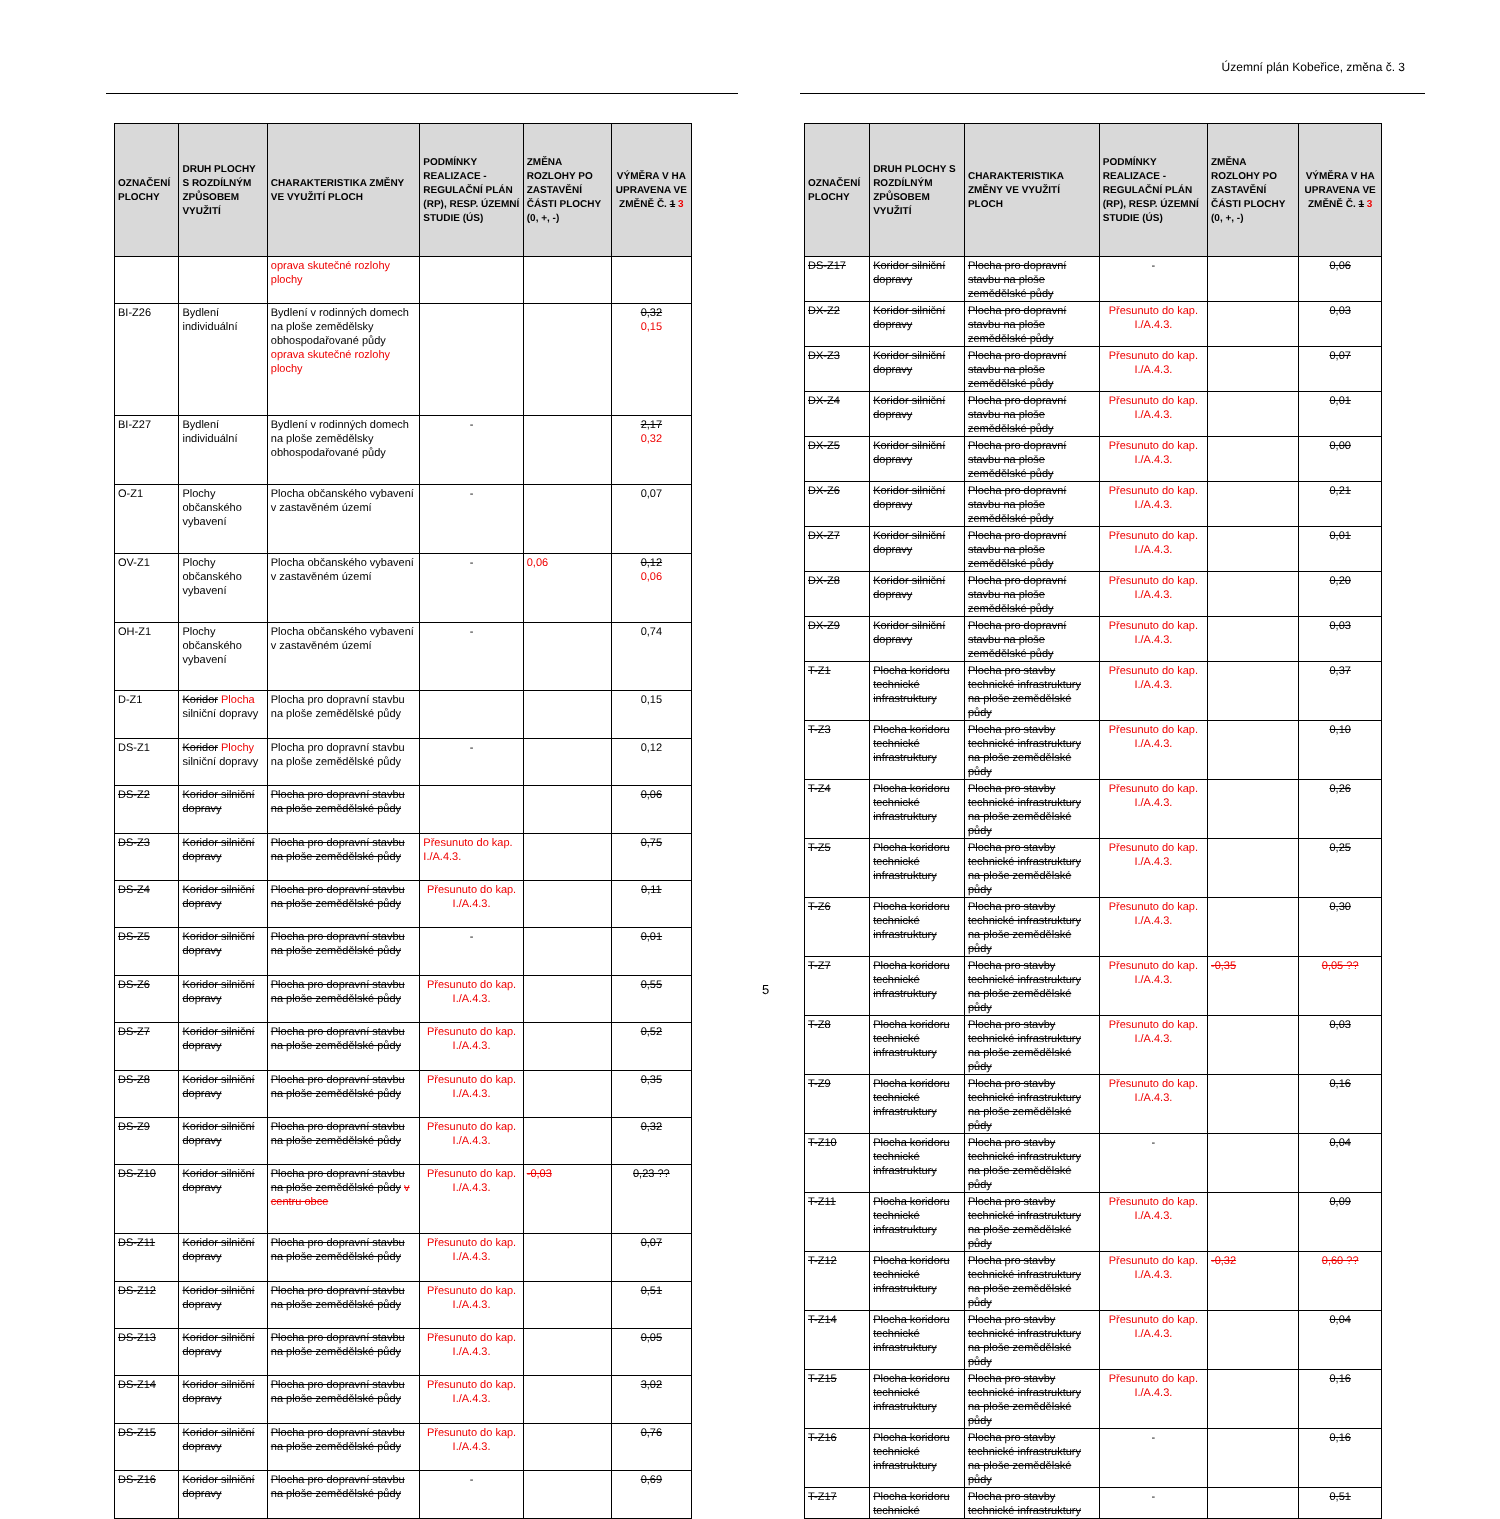Územní plán Kobeřice, změna č. 3
| OZNAČENÍ PLOCHY | DRUH PLOCHY S ROZDÍLNÝM ZPŮSOBEM VYUŽITÍ | CHARAKTERISTIKA ZMĚNY VE VYUŽITÍ PLOCH | PODMÍNKY REALIZACE - REGULAČNÍ PLÁN (RP), RESP. ÚZEMNÍ STUDIE (ÚS) | ZMĚNA ROZLOHY PO ZASTAVĚNÍ ČÁSTI PLOCHY (0, +, -) | VÝMĚRA V HA UPRAVENA VE ZMĚNĚ Č. 1 3 |
| --- | --- | --- | --- | --- | --- |
| | | oprava skutečné rozlohy plochy | | | |
| BI-Z26 | Bydlení individuální | Bydlení v rodinných domech na ploše zemědělsky obhospodařované půdy oprava skutečné rozlohy plochy | | | 0,32 0,15 |
| BI-Z27 | Bydlení individuální | Bydlení v rodinných domech na ploše zemědělsky obhospodařované půdy | - | | 2,17 0,32 |
| O-Z1 | Plochy občanského vybavení | Plocha občanského vybavení v zastavěném území | - | | 0,07 |
| OV-Z1 | Plochy občanského vybavení | Plocha občanského vybavení v zastavěném území | - | 0,06 | 0,12 0,06 |
| OH-Z1 | Plochy občanského vybavení | Plocha občanského vybavení v zastavěném území | - | | 0,74 |
| D-Z1 | Koridor Plocha silniční dopravy | Plocha pro dopravní stavbu na ploše zemědělské půdy | | | 0,15 |
| DS-Z1 | Koridor Plochy silniční dopravy | Plocha pro dopravní stavbu na ploše zemědělské půdy | - | | 0,12 |
| DS-Z2 | Koridor silniční dopravy | Plocha pro dopravní stavbu na ploše zemědělské půdy | | | 0,06 |
| DS-Z3 | Koridor silniční dopravy | Plocha pro dopravní stavbu na ploše zemědělské půdy | Přesunuto do kap. I./A.4.3. | | 0,75 |
| DS-Z4 | Koridor silniční dopravy | Plocha pro dopravní stavbu na ploše zemědělské půdy | Přesunuto do kap. I./A.4.3. | | 0,11 |
| DS-Z5 | Koridor silniční dopravy | Plocha pro dopravní stavbu na ploše zemědělské půdy | - | | 0,01 |
| DS-Z6 | Koridor silniční dopravy | Plocha pro dopravní stavbu na ploše zemědělské půdy | Přesunuto do kap. I./A.4.3. | | 0,55 |
| DS-Z7 | Koridor silniční dopravy | Plocha pro dopravní stavbu na ploše zemědělské půdy | Přesunuto do kap. I./A.4.3. | | 0,52 |
| DS-Z8 | Koridor silniční dopravy | Plocha pro dopravní stavbu na ploše zemědělské půdy | Přesunuto do kap. I./A.4.3. | | 0,35 |
| DS-Z9 | Koridor silniční dopravy | Plocha pro dopravní stavbu na ploše zemědělské půdy | Přesunuto do kap. I./A.4.3. | | 0,32 |
| DS-Z10 | Koridor silniční dopravy | Plocha pro dopravní stavbu na ploše zemědělské půdy v centru obce | Přesunuto do kap. I./A.4.3. | -0,03 | 0,23 ?? |
| DS-Z11 | Koridor silniční dopravy | Plocha pro dopravní stavbu na ploše zemědělské půdy | Přesunuto do kap. I./A.4.3. | | 0,07 |
| DS-Z12 | Koridor silniční dopravy | Plocha pro dopravní stavbu na ploše zemědělské půdy | Přesunuto do kap. I./A.4.3. | | 0,51 |
| DS-Z13 | Koridor silniční dopravy | Plocha pro dopravní stavbu na ploše zemědělské půdy | Přesunuto do kap. I./A.4.3. | | 0,05 |
| DS-Z14 | Koridor silniční dopravy | Plocha pro dopravní stavbu na ploše zemědělské půdy | Přesunuto do kap. I./A.4.3. | | 3,02 |
| DS-Z15 | Koridor silniční dopravy | Plocha pro dopravní stavbu na ploše zemědělské půdy | Přesunuto do kap. I./A.4.3. | | 0,76 |
| DS-Z16 | Koridor silniční dopravy | Plocha pro dopravní stavbu na ploše zemědělské půdy | - | | 0,69 |
| OZNAČENÍ PLOCHY | DRUH PLOCHY S ROZDÍLNÝM ZPŮSOBEM VYUŽITÍ | CHARAKTERISTIKA ZMĚNY VE VYUŽITÍ PLOCH | PODMÍNKY REALIZACE - REGULAČNÍ PLÁN (RP), RESP. ÚZEMNÍ STUDIE (ÚS) | ZMĚNA ROZLOHY PO ZASTAVĚNÍ ČÁSTI PLOCHY (0, +, -) | VÝMĚRA V HA UPRAVENA VE ZMĚNĚ Č. 1 3 |
| --- | --- | --- | --- | --- | --- |
| DS-Z17 | Koridor silniční dopravy | Plocha pro dopravní stavbu na ploše zemědělské půdy | - | | 0,06 |
| DX-Z2 | Koridor silniční dopravy | Plocha pro dopravní stavbu na ploše zemědělské půdy | Přesunuto do kap. I./A.4.3. | | 0,03 |
| DX-Z3 | Koridor silniční dopravy | Plocha pro dopravní stavbu na ploše zemědělské půdy | Přesunuto do kap. I./A.4.3. | | 0,07 |
| DX-Z4 | Koridor silniční dopravy | Plocha pro dopravní stavbu na ploše zemědělské půdy | Přesunuto do kap. I./A.4.3. | | 0,01 |
| DX-Z5 | Koridor silniční dopravy | Plocha pro dopravní stavbu na ploše zemědělské půdy | Přesunuto do kap. I./A.4.3. | | 0,00 |
| DX-Z6 | Koridor silniční dopravy | Plocha pro dopravní stavbu na ploše zemědělské půdy | Přesunuto do kap. I./A.4.3. | | 0,21 |
| DX-Z7 | Koridor silniční dopravy | Plocha pro dopravní stavbu na ploše zemědělské půdy | Přesunuto do kap. I./A.4.3. | | 0,01 |
| DX-Z8 | Koridor silniční dopravy | Plocha pro dopravní stavbu na ploše zemědělské půdy | Přesunuto do kap. I./A.4.3. | | 0,20 |
| DX-Z9 | Koridor silniční dopravy | Plocha pro dopravní stavbu na ploše zemědělské půdy | Přesunuto do kap. I./A.4.3. | | 0,03 |
| T-Z1 | Plocha koridoru technické infrastruktury | Plocha pro stavby technické infrastruktury na ploše zemědělské půdy | Přesunuto do kap. I./A.4.3. | | 0,37 |
| T-Z3 | Plocha koridoru technické infrastruktury | Plocha pro stavby technické infrastruktury na ploše zemědělské půdy | Přesunuto do kap. I./A.4.3. | | 0,10 |
| T-Z4 | Plocha koridoru technické infrastruktury | Plocha pro stavby technické infrastruktury na ploše zemědělské půdy | Přesunuto do kap. I./A.4.3. | | 0,26 |
| T-Z5 | Plocha koridoru technické infrastruktury | Plocha pro stavby technické infrastruktury na ploše zemědělské půdy | Přesunuto do kap. I./A.4.3. | | 0,25 |
| T-Z6 | Plocha koridoru technické infrastruktury | Plocha pro stavby technické infrastruktury na ploše zemědělské půdy | Přesunuto do kap. I./A.4.3. | | 0,30 |
| T-Z7 | Plocha koridoru technické infrastruktury | Plocha pro stavby technické infrastruktury na ploše zemědělské půdy | Přesunuto do kap. I./A.4.3. | -0,35 | 0,05 ?? |
| T-Z8 | Plocha koridoru technické infrastruktury | Plocha pro stavby technické infrastruktury na ploše zemědělské půdy | Přesunuto do kap. I./A.4.3. | | 0,03 |
| T-Z9 | Plocha koridoru technické infrastruktury | Plocha pro stavby technické infrastruktury na ploše zemědělské půdy | Přesunuto do kap. I./A.4.3. | | 0,16 |
| T-Z10 | Plocha koridoru technické infrastruktury | Plocha pro stavby technické infrastruktury na ploše zemědělské půdy | - | | 0,04 |
| T-Z11 | Plocha koridoru technické infrastruktury | Plocha pro stavby technické infrastruktury na ploše zemědělské půdy | Přesunuto do kap. I./A.4.3. | | 0,09 |
| T-Z12 | Plocha koridoru technické infrastruktury | Plocha pro stavby technické infrastruktury na ploše zemědělské půdy | Přesunuto do kap. I./A.4.3. | -0,32 | 0,60 ?? |
| T-Z14 | Plocha koridoru technické infrastruktury | Plocha pro stavby technické infrastruktury na ploše zemědělské půdy | Přesunuto do kap. I./A.4.3. | | 0,04 |
| T-Z15 | Plocha koridoru technické infrastruktury | Plocha pro stavby technické infrastruktury na ploše zemědělské půdy | Přesunuto do kap. I./A.4.3. | | 0,16 |
| T-Z16 | Plocha koridoru technické infrastruktury | Plocha pro stavby technické infrastruktury na ploše zemědělské půdy | - | | 0,16 |
| T-Z17 | Plocha koridoru technické | Plocha pro stavby technické infrastruktury | - | | 0,51 |
5